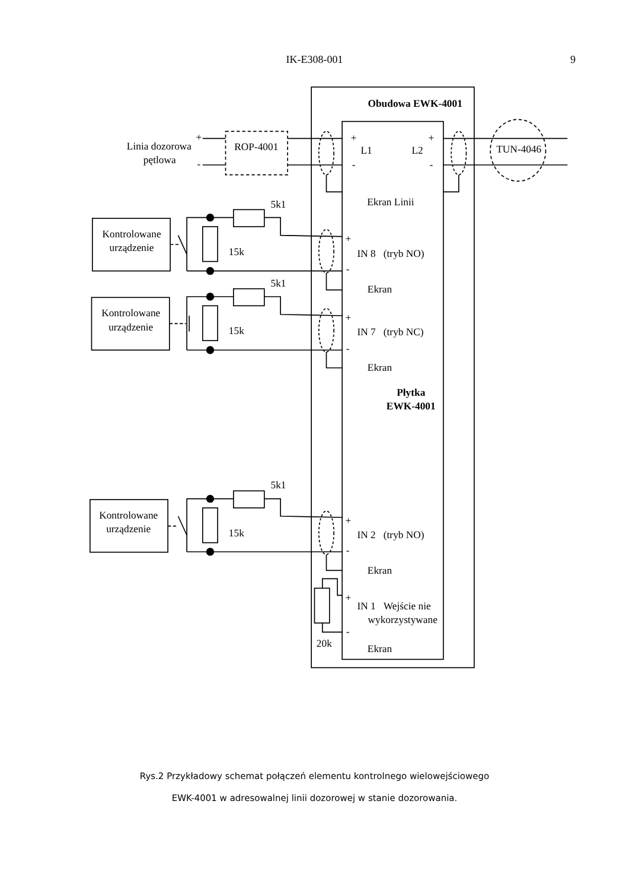IK-E308-001
9
Obudowa EWK-4001
Linia dozorowa
pętlowa
+
-
ROP-4001
TUN-4046
+
L1
L2
+
-
-
Ekran Linii
5k1
Kontrolowane
urządzenie
15k
+
IN 8 (tryb NO)
-
Ekran
5k1
Kontrolowane
urządzenie
15k
+
IN 7 (tryb NC)
-
Ekran
Płytka
EWK-4001
5k1
Kontrolowane
urządzenie
15k
+
IN 2 (tryb NO)
-
Ekran
+
IN 1 Wejście nie
wykorzystywane
-
20k
Ekran
Rys.2 Przykładowy schemat połączeń elementu kontrolnego wielowejściowego
EWK-4001 w adresowalnej linii dozorowej w stanie dozorowania.